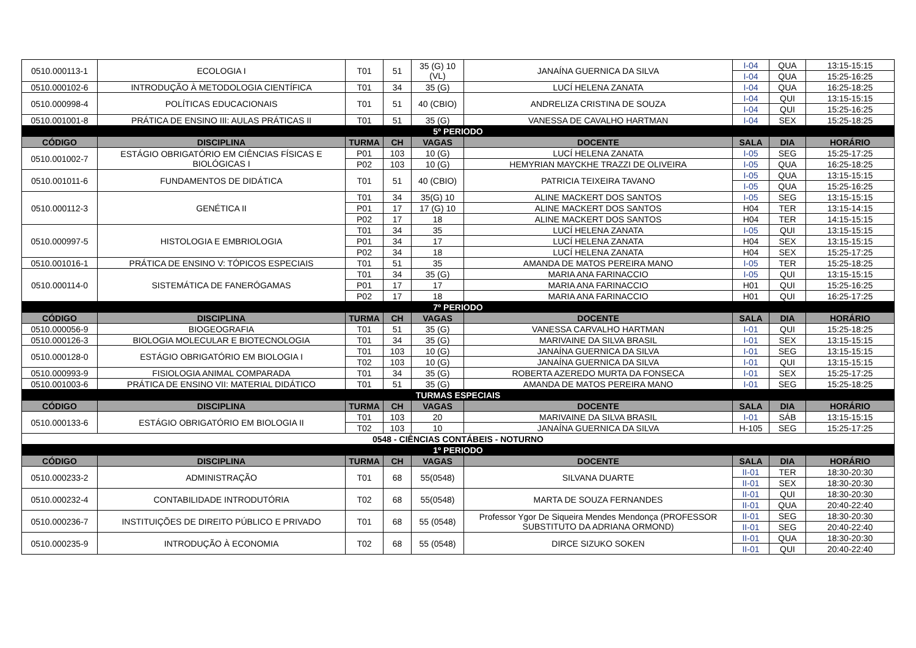| 0510.000113-1 | ECOLOGIA I | T01 | 51 | 35 (G) 10 (VL) | JANAÍNA GUERNICA DA SILVA | I-04 | QUA | 13:15-15:15 |
| | | | | | | I-04 | QUA | 15:25-16:25 |
| 0510.000102-6 | INTRODUÇÃO À METODOLOGIA CIENTÍFICA | T01 | 34 | 35 (G) | LUCÍ HELENA ZANATA | I-04 | QUA | 16:25-18:25 |
| 0510.000998-4 | POLÍTICAS EDUCACIONAIS | T01 | 51 | 40 (CBIO) | ANDRELIZA CRISTINA DE SOUZA | I-04 | QUI | 13:15-15:15 |
| | | | | | | I-04 | QUI | 15:25-16:25 |
| 0510.001001-8 | PRÁTICA DE ENSINO III: AULAS PRÁTICAS II | T01 | 51 | 35 (G) | VANESSA DE CAVALHO HARTMAN | I-04 | SEX | 15:25-18:25 |
| 5º PERIODO | | | | | | | | |
| CÓDIGO | DISCIPLINA | TURMA | CH | VAGAS | DOCENTE | SALA | DIA | HORÁRIO |
| 0510.001002-7 | ESTÁGIO OBRIGATÓRIO EM CIÊNCIAS FÍSICAS E BIOLÓGICAS I | P01 | 103 | 10 (G) | LUCÍ HELENA ZANATA | I-05 | SEG | 15:25-17:25 |
| | | P02 | 103 | 10 (G) | HEMYRIAN MAYCKHE TRAZZI DE OLIVEIRA | I-05 | QUA | 16:25-18:25 |
| 0510.001011-6 | FUNDAMENTOS DE DIDÁTICA | T01 | 51 | 40 (CBIO) | PATRICIA TEIXEIRA TAVANO | I-05 | QUA | 13:15-15:15 |
| | | | | | | I-05 | QUA | 15:25-16:25 |
| 0510.000112-3 | GENÉTICA II | T01 | 34 | 35(G) 10 | ALINE MACKERT DOS SANTOS | I-05 | SEG | 13:15-15:15 |
| | | P01 | 17 | 17 (G) 10 | ALINE MACKERT DOS SANTOS | H04 | TER | 13:15-14:15 |
| | | P02 | 17 | 18 | ALINE MACKERT DOS SANTOS | H04 | TER | 14:15-15:15 |
| 0510.000997-5 | HISTOLOGIA E EMBRIOLOGIA | T01 | 34 | 35 | LUCÍ HELENA ZANATA | I-05 | QUI | 13:15-15:15 |
| | | P01 | 34 | 17 | LUCÍ HELENA ZANATA | H04 | SEX | 13:15-15:15 |
| | | P02 | 34 | 18 | LUCÍ HELENA ZANATA | H04 | SEX | 15:25-17:25 |
| 0510.001016-1 | PRÁTICA DE ENSINO V: TÓPICOS ESPECIAIS | T01 | 51 | 35 | AMANDA DE MATOS PEREIRA MANO | I-05 | TER | 15:25-18:25 |
| 0510.000114-0 | SISTEMÁTICA DE FANERÓGAMAS | T01 | 34 | 35 (G) | MARIA ANA FARINACCIO | I-05 | QUI | 13:15-15:15 |
| | | P01 | 17 | 17 | MARIA ANA FARINACCIO | H01 | QUI | 15:25-16:25 |
| | | P02 | 17 | 18 | MARIA ANA FARINACCIO | H01 | QUI | 16:25-17:25 |
| 7º PERIODO | | | | | | | | |
| CÓDIGO | DISCIPLINA | TURMA | CH | VAGAS | DOCENTE | SALA | DIA | HORÁRIO |
| 0510.000056-9 | BIOGEOGRAFIA | T01 | 51 | 35 (G) | VANESSA CARVALHO HARTMAN | I-01 | QUI | 15:25-18:25 |
| 0510.000126-3 | BIOLOGIA MOLECULAR E BIOTECNOLOGIA | T01 | 34 | 35 (G) | MARIVAINE DA SILVA BRASIL | I-01 | SEX | 13:15-15:15 |
| 0510.000128-0 | ESTÁGIO OBRIGATÓRIO EM BIOLOGIA I | T01 | 103 | 10 (G) | JANAÍNA GUERNICA DA SILVA | I-01 | SEG | 13:15-15:15 |
| | | T02 | 103 | 10 (G) | JANAÍNA GUERNICA DA SILVA | I-01 | QUI | 13:15-15:15 |
| 0510.000993-9 | FISIOLOGIA ANIMAL COMPARADA | T01 | 34 | 35 (G) | ROBERTA AZEREDO MURTA DA FONSECA | I-01 | SEX | 15:25-17:25 |
| 0510.001003-6 | PRÁTICA DE ENSINO VII: MATERIAL DIDÁTICO | T01 | 51 | 35 (G) | AMANDA DE MATOS PEREIRA MANO | I-01 | SEG | 15:25-18:25 |
| TURMAS ESPECIAIS | | | | | | | | |
| CÓDIGO | DISCIPLINA | TURMA | CH | VAGAS | DOCENTE | SALA | DIA | HORÁRIO |
| 0510.000133-6 | ESTÁGIO OBRIGATÓRIO EM BIOLOGIA II | T01 | 103 | 20 | MARIVAINE DA SILVA BRASIL | I-01 | SÁB | 13:15-15:15 |
| | | T02 | 103 | 10 | JANAÍNA GUERNICA DA SILVA | H-105 | SEG | 15:25-17:25 |
| 0548 - CIÊNCIAS CONTÁBEIS - NOTURNO | | | | | | | | |
| 1º PERIODO | | | | | | | | |
| CÓDIGO | DISCIPLINA | TURMA | CH | VAGAS | DOCENTE | SALA | DIA | HORÁRIO |
| 0510.000233-2 | ADMINISTRAÇÃO | T01 | 68 | 55(0548) | SILVANA DUARTE | II-01 | TER | 18:30-20:30 |
| | | | | | | II-01 | SEX | 18:30-20:30 |
| 0510.000232-4 | CONTABILIDADE INTRODUTÓRIA | T02 | 68 | 55(0548) | MARTA DE SOUZA FERNANDES | II-01 | QUI | 18:30-20:30 |
| | | | | | | II-01 | QUA | 20:40-22:40 |
| 0510.000236-7 | INSTITUIÇÕES DE DIREITO PÚBLICO E PRIVADO | T01 | 68 | 55 (0548) | Professor Ygor De Siqueira Mendes Mendonça (PROFESSOR SUBSTITUTO DA ADRIANA ORMOND) | II-01 | SEG | 18:30-20:30 |
| | | | | | | II-01 | SEG | 20:40-22:40 |
| 0510.000235-9 | INTRODUÇÃO À ECONOMIA | T02 | 68 | 55 (0548) | DIRCE SIZUKO SOKEN | II-01 | QUA | 18:30-20:30 |
| | | | | | | II-01 | QUI | 20:40-22:40 |